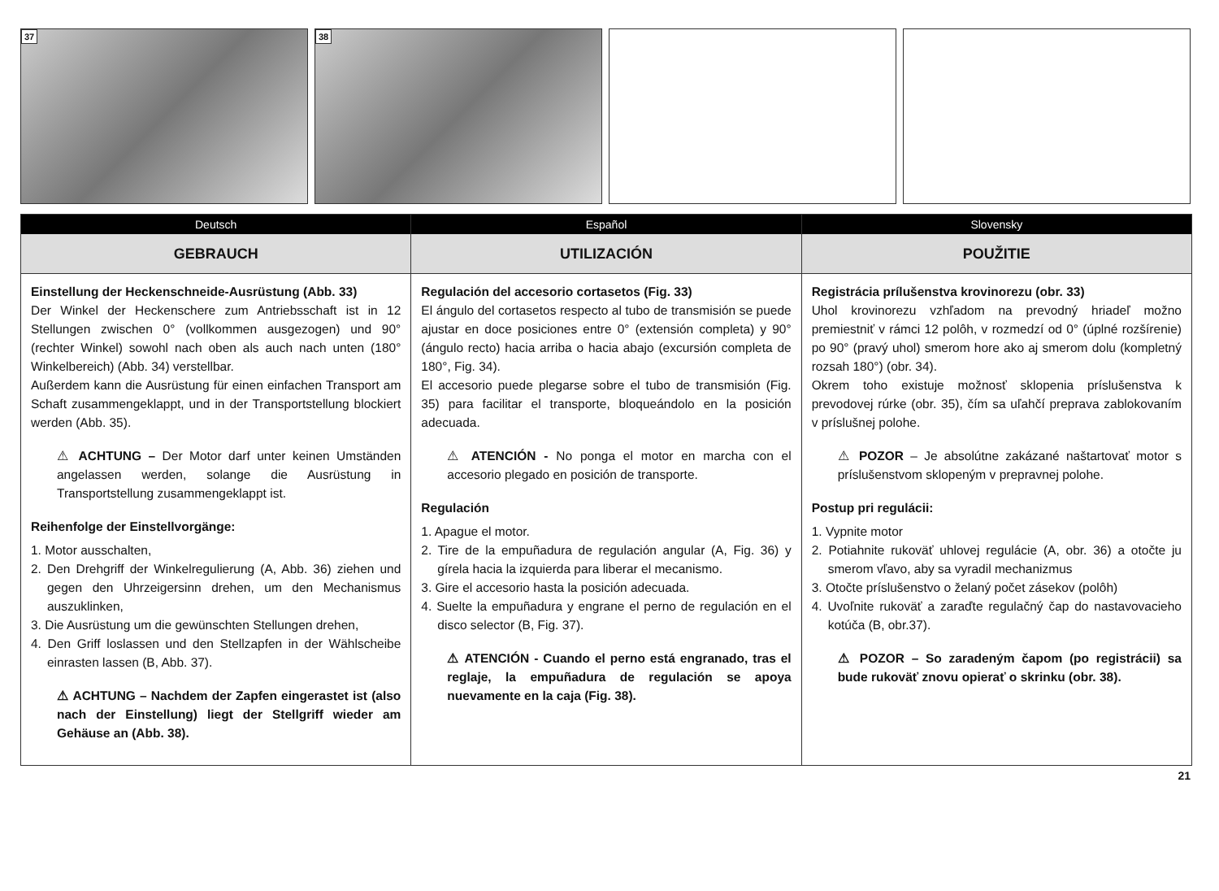37
38
Deutsch
GEBRAUCH
Einstellung der Heckenschneide-Ausrüstung (Abb. 33)
Der Winkel der Heckenschere zum Antriebsschaft ist in 12 Stellungen zwischen 0° (vollkommen ausgezogen) und 90° (rechter Winkel) sowohl nach oben als auch nach unten (180° Winkelbereich) (Abb. 34) verstellbar.
Außerdem kann die Ausrüstung für einen einfachen Transport am Schaft zusammengeklappt, und in der Transportstellung blockiert werden (Abb. 35).
⚠ ACHTUNG – Der Motor darf unter keinen Umständen angelassen werden, solange die Ausrüstung in Transportstellung zusammengeklappt ist.
Reihenfolge der Einstellvorgänge:
1. Motor ausschalten,
2. Den Drehgriff der Winkelregulierung (A, Abb. 36) ziehen und gegen den Uhrzeigersinn drehen, um den Mechanismus auszuklinken,
3. Die Ausrüstung um die gewünschten Stellungen drehen,
4. Den Griff loslassen und den Stellzapfen in der Wählscheibe einrasten lassen (B, Abb. 37).
⚠ ACHTUNG – Nachdem der Zapfen eingerastet ist (also nach der Einstellung) liegt der Stellgriff wieder am Gehäuse an (Abb. 38).
Español
UTILIZACIÓN
Regulación del accesorio cortasetos (Fig. 33)
El ángulo del cortasetos respecto al tubo de transmisión se puede ajustar en doce posiciones entre 0° (extensión completa) y 90° (ángulo recto) hacia arriba o hacia abajo (excursión completa de 180°, Fig. 34).
El accesorio puede plegarse sobre el tubo de transmisión (Fig. 35) para facilitar el transporte, bloqueándolo en la posición adecuada.
⚠ ATENCIÓN - No ponga el motor en marcha con el accesorio plegado en posición de transporte.
Regulación
1. Apague el motor.
2. Tire de la empuñadura de regulación angular (A, Fig. 36) y gírela hacia la izquierda para liberar el mecanismo.
3. Gire el accesorio hasta la posición adecuada.
4. Suelte la empuñadura y engrane el perno de regulación en el disco selector (B, Fig. 37).
⚠ ATENCIÓN - Cuando el perno está engranado, tras el reglaje, la empuñadura de regulación se apoya nuevamente en la caja (Fig. 38).
Slovensky
POUŽITIE
Registrácia prílušenstva krovinorezu (obr. 33)
Uhol krovinorezu vzhľadom na prevodný hriadeľ možno premiestniť v rámci 12 polôh, v rozmedzí od 0° (úplné rozšírenie) po 90° (pravý uhol) smerom hore ako aj smerom dolu (kompletný rozsah 180°) (obr. 34).
Okrem toho existuje možnosť sklopenia príslušenstva k prevodovej rúrke (obr. 35), čím sa uľahčí preprava zablokovaním v príslušnej polohe.
⚠ POZOR – Je absolútne zakázané naštartovať motor s príslušenstvom sklopeným v prepravnej polohe.
Postup pri regulácii:
1. Vypnite motor
2. Potiahnite rukoväť uhlovej regulácie (A, obr. 36) a otočte ju smerom vľavo, aby sa vyradil mechanizmus
3. Otočte príslušenstvo o želaný počet zásekov (polôh)
4. Uvoľnite rukoväť a zaraďte regulačný čap do nastavovacieho kotúča (B, obr.37).
⚠ POZOR – So zaradeným čapom (po registrácii) sa bude rukoväť znovu opierať o skrinku (obr. 38).
21